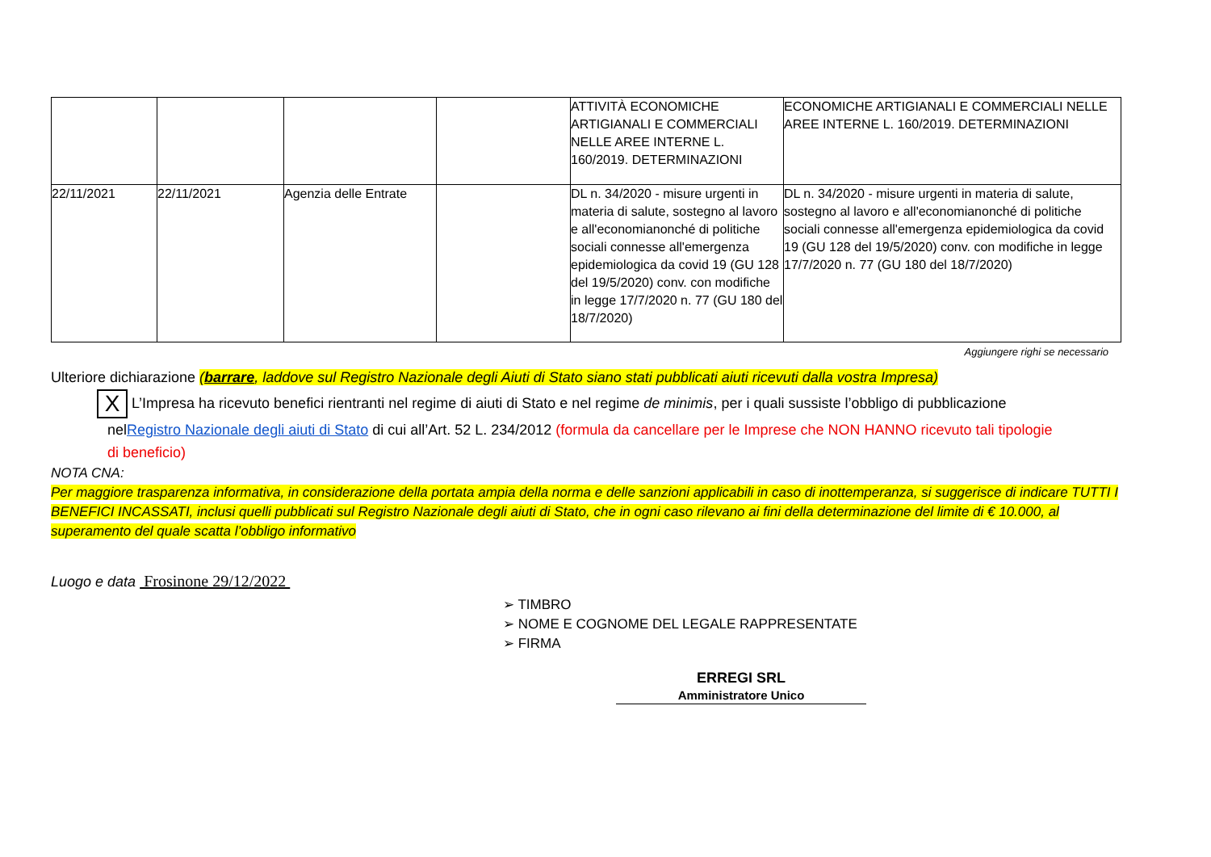| | | | | ATTIVITÀ ECONOMICHE ARTIGIANALI E COMMERCIALI NELLE AREE INTERNE L. 160/2019. DETERMINAZIONI | ECONOMICHE ARTIGIANALI E COMMERCIALI NELLE AREE INTERNE L. 160/2019. DETERMINAZIONI |
| 22/11/2021 | 22/11/2021 | Agenzia delle Entrate | | DL n. 34/2020 - misure urgenti in materia di salute, sostegno al lavoro e all'economianonché di politiche sociali connesse all'emergenza epidemiologica da covid 19 (GU 128 del 19/5/2020) conv. con modifiche in legge 17/7/2020 n. 77 (GU 180 del 18/7/2020) | DL n. 34/2020 - misure urgenti in materia di salute, sostegno al lavoro e all'economianonché di politiche sociali connesse all'emergenza epidemiologica da covid 19 (GU 128 del 19/5/2020) conv. con modifiche in legge 17/7/2020 n. 77 (GU 180 del 18/7/2020) |
Aggiungere righi se necessario
Ulteriore dichiarazione (barrare, laddove sul Registro Nazionale degli Aiuti di Stato siano stati pubblicati aiuti ricevuti dalla vostra Impresa)
X L’Impresa ha ricevuto benefici rientranti nel regime di aiuti di Stato e nel regime de minimis, per i quali sussiste l’obbligo di pubblicazione
nel Registro Nazionale degli aiuti di Stato di cui all’Art. 52 L. 234/2012 (formula da cancellare per le Imprese che NON HANNO ricevuto tali tipologie
di beneficio)
NOTA CNA:
Per maggiore trasparenza informativa, in considerazione della portata ampia della norma e delle sanzioni applicabili in caso di inottemperanza, si suggerisce di indicare TUTTI I BENEFICI INCASSATI, inclusi quelli pubblicati sul Registro Nazionale degli aiuti di Stato, che in ogni caso rilevano ai fini della determinazione del limite di € 10.000, al superamento del quale scatta l’obbligo informativo
Luogo e data Frosinone 29/12/2022
➢ TIMBRO
➢ NOME E COGNOME DEL LEGALE RAPPRESENTATE
➢ FIRMA
ERREGI SRL
Amministratore Unico